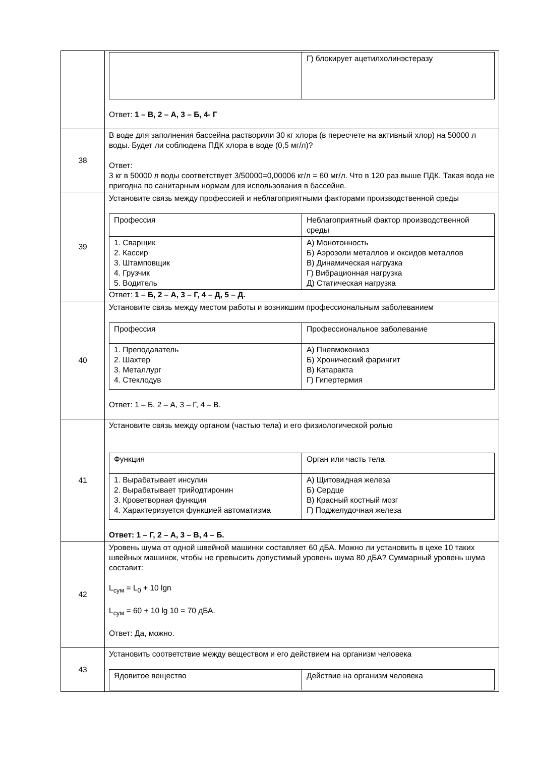| | / / Г) блокирует ацетилхолинэстеразу / Ответ: 1 – В, 2 – А, 3 – Б, 4- Г |
| 38 | В воде для заполнения бассейна растворили 30 кг хлора (в пересчете на активный хлор) на 50000 л воды. Будет ли соблюдена ПДК хлора в воде (0,5 мг/л)? Ответ: 3 кг в 50000 л воды соответствует 3/50000=0,00006 кг/л = 60 мг/л. Что в 120 раз выше ПДК. Такая вода не пригодна по санитарным нормам для использования в бассейне. |
| 39 | Установите связь между профессией и неблагоприятными факторами производственной среды / Профессия / Неблагоприятный фактор производственной среды / / 1. Сварщик 2. Кассир 3. Штамповщик 4. Грузчик 5. Водитель / А) Монотонность Б) Аэрозоли металлов и оксидов металлов В) Динамическая нагрузка Г) Вибрационная нагрузка Д) Статическая нагрузка / Ответ: 1 – Б, 2 – А, 3 – Г, 4 – Д, 5 – Д. |
| 40 | Установите связь между местом работы и возникшим профессиональным заболеванием / Профессия / Профессиональное заболевание / / 1. Преподаватель 2. Шахтер 3. Металлург 4. Стеклодув / А) Пневмокониоз Б) Хронический фарингит В) Катаракта Г) Гипертермия / Ответ: 1 – Б, 2 – А, 3 – Г, 4 – В. |
| 41 | Установите связь между органом (частью тела) и его физиологической ролью / Функция / Орган или часть тела / / 1. Вырабатывает инсулин 2. Вырабатывает трийодтиронин 3. Кроветворная функция 4. Характеризуется функцией автоматизма / А) Щитовидная железа Б) Сердце В) Красный костный мозг Г) Поджелудочная железа / Ответ: 1 – Г, 2 – А, 3 – В, 4 – Б. |
| 42 | Уровень шума от одной швейной машинки составляет 60 дБА. Можно ли установить в цехе 10 таких швейных машинок, чтобы не превысить допустимый уровень шума 80 дБА? Суммарный уровень шума составит: L<sub>сум</sub> = L<sub>0</sub> + 10 lgn L<sub>сум</sub> = 60 + 10 lg 10 = 70 дБА. Ответ: Да, можно. |
| 43 | Установить соответствие между веществом и его действием на организм человека / Ядовитое вещество / Действие на организм человека / |